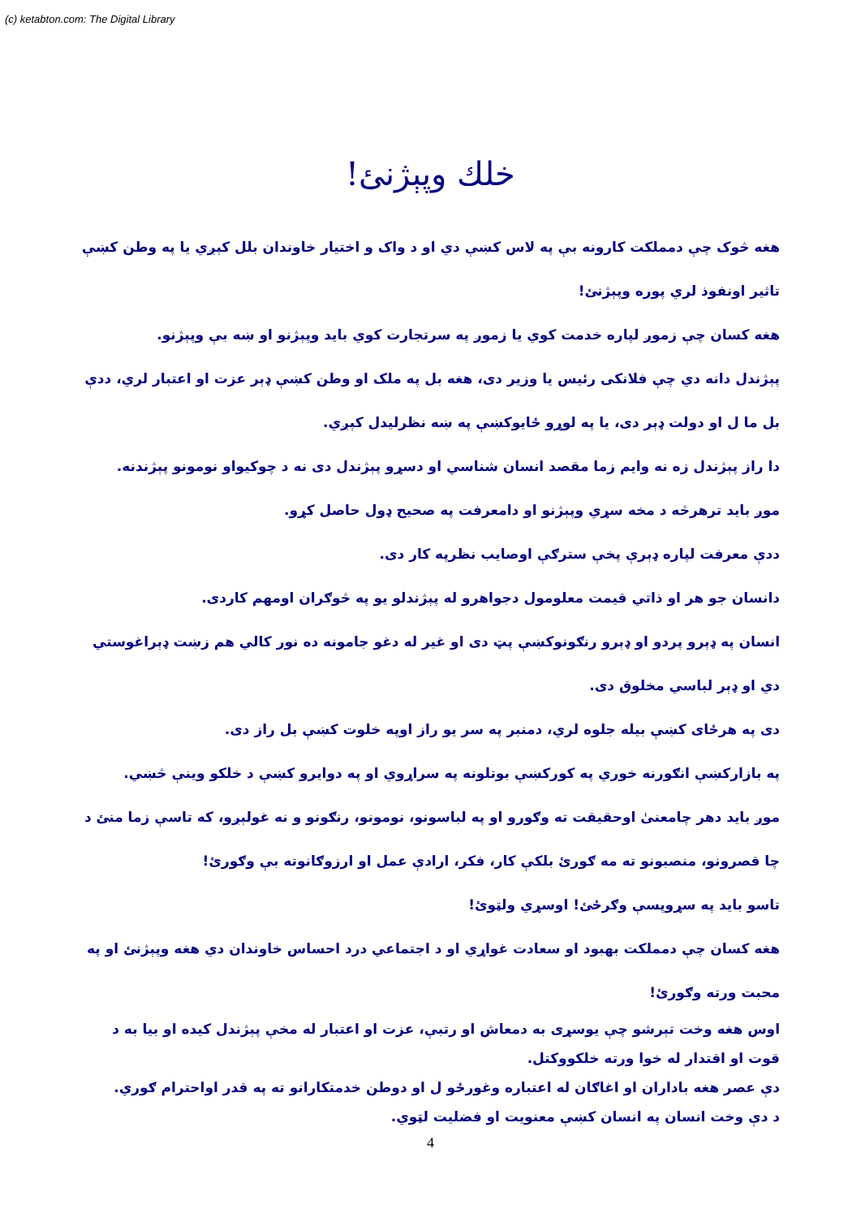(c) ketabton.com: The Digital Library
خلك وپېژنئ!
هغه څوک چې دمملکت کارونه بې په لاس کښې دي او د واک و اختيار خاوندان بلل کېږي يا په وطن کښې تاثير اونفوذ لري پوره وپېژنئ!
هغه کسان چې زموږ لپاره خدمت کوي يا زموږ په سرتجارت کوي بايد وپېژنو او ښه بې وپېژنو.
پېژندل دانه دي چې فلانکی رئيس يا وزير دی، هغه بل په ملک او وطن کښې ډېر عزت او اعتبار لري، ددې بل ما ل او دولت ډېر دی، يا په لوړو ځايوکښې په ښه نظرليدل کېږي.
دا راز پېژندل زه نه وايم زما مقصد انسان شناسي او دسړو پېژندل دی نه د چوکيواو نومونو پېژندنه.
موږ بايد ترهرڅه د مخه سړي وپېژنو او دامعرفت په صحيح ډول حاصل کړو.
ددې معرفت لپاره ډېرې پخې سترګې اوصايب نظرپه کار دی.
دانسان جو هر او ذاتي قيمت معلومول دجواهرو له پېژندلو يو په څوګران اومهم کاردی.
انسان په ډېرو پردو او ډېرو رنګونوکښې پټ دی او غير له دغو جامونه ده نور کالي هم زښت ډېراغوستي دي او ډېر لباسي مخلوق دی.
دی په هرځای کښې بيله جلوه لري، دمنبر په سر يو راز اوپه خلوت کښې بل راز دی.
په بازارکښې انګورنه خوري په کورکښې بوتلونه په سراړوي او په دوايرو کښې د خلکو وينې څښي.
موږ بايد دهر چامعنیٰ اوحقيقت ته وګورو او په لباسونو، نومونو، رنګونو و نه غولېږو، که تاسې زما منئ د چا قصرونو، منصبونو ته مه ګورئ بلکې کار، فکر، ارادې عمل او ارزوګانوته بې وګورئ!
تاسو بايد په سړوپسې وګرځئ! اوسړي ولټوئ!
هغه کسان چې دمملکت بهبود او سعادت غواړي او د اجتماعي درد احساس خاوندان دي هغه وپېژنئ او په محبت ورته وګورئ!
اوس هغه وخت تېرشو چې يوسړی به دمعاش او رتبې، عزت او اعتبار له مخې پېژندل کيده او بيا به د قوت او اقتدار له خوا ورته خلکووکتل.
دې عصر هغه باداران او اغاګان له اعتباره وغورځو ل او دوطن خدمتکارانو ته په قدر اواحترام ګوري.
د دې وخت انسان په انسان کښې معنويت او فضليت لټوي.
4